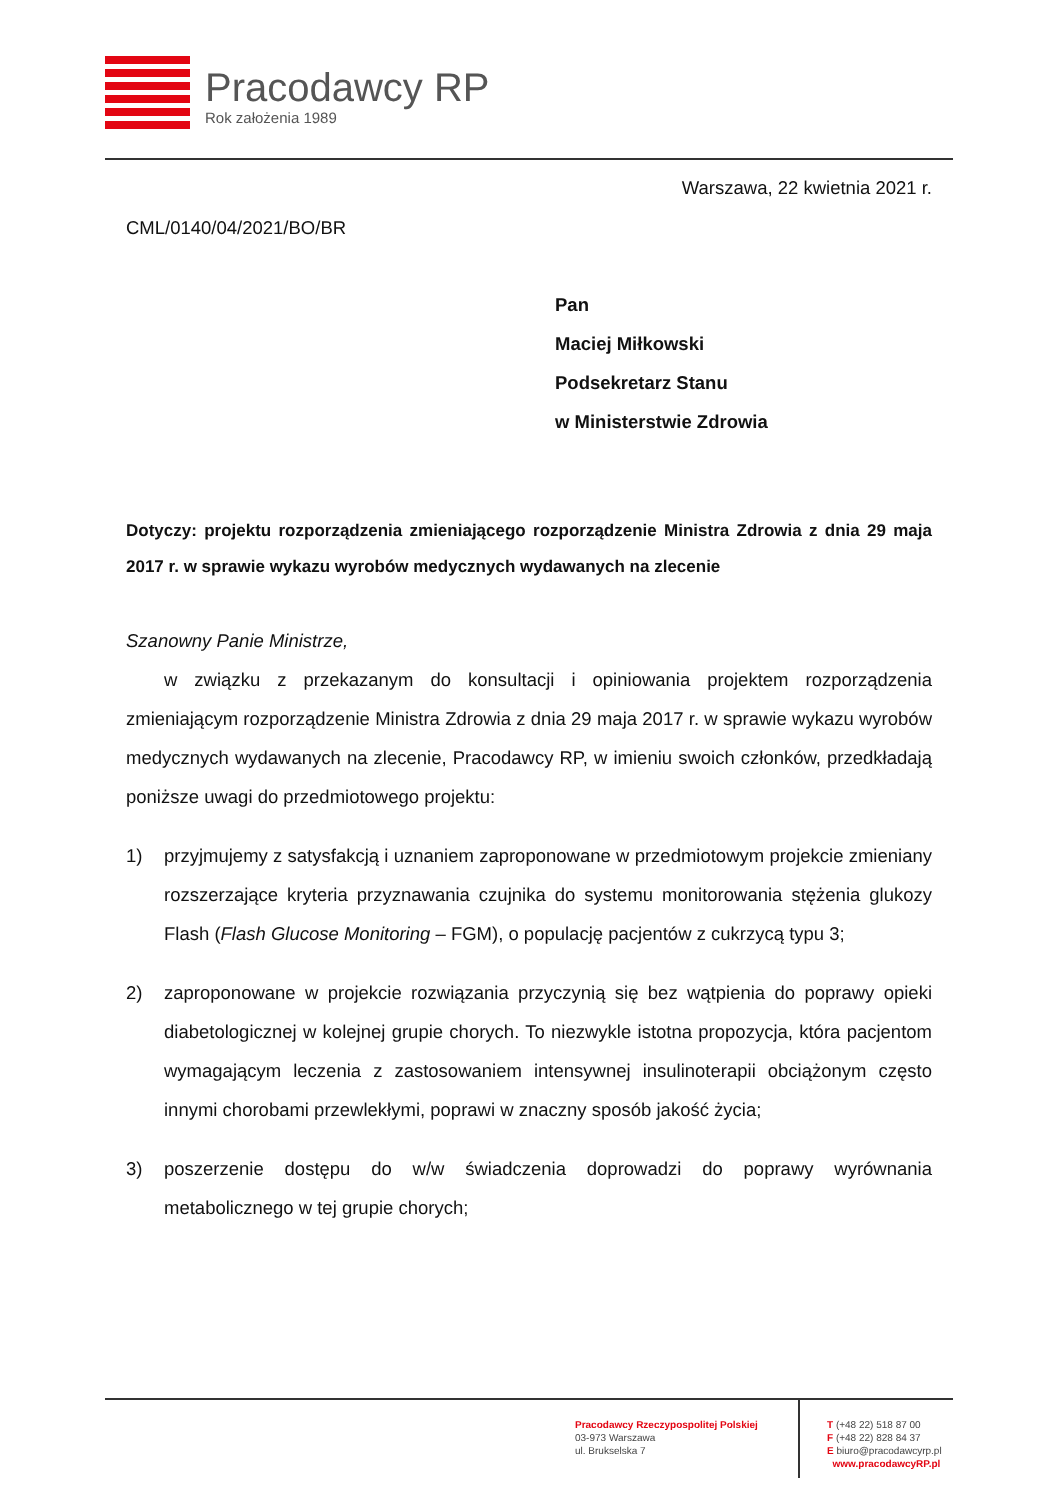Pracodawcy RP
Rok założenia 1989
Warszawa, 22 kwietnia 2021 r.
CML/0140/04/2021/BO/BR
Pan
Maciej Miłkowski
Podsekretarz Stanu
w Ministerstwie Zdrowia
Dotyczy: projektu rozporządzenia zmieniającego rozporządzenie Ministra Zdrowia z dnia 29 maja 2017 r. w sprawie wykazu wyrobów medycznych wydawanych na zlecenie
Szanowny Panie Ministrze,
w związku z przekazanym do konsultacji i opiniowania projektem rozporządzenia zmieniającym rozporządzenie Ministra Zdrowia z dnia 29 maja 2017 r. w sprawie wykazu wyrobów medycznych wydawanych na zlecenie, Pracodawcy RP, w imieniu swoich członków, przedkładają poniższe uwagi do przedmiotowego projektu:
1) przyjmujemy z satysfakcją i uznaniem zaproponowane w przedmiotowym projekcie zmieniany rozszerzające kryteria przyznawania czujnika do systemu monitorowania stężenia glukozy Flash (Flash Glucose Monitoring – FGM), o populację pacjentów z cukrzycą typu 3;
2) zaproponowane w projekcie rozwiązania przyczynią się bez wątpienia do poprawy opieki diabetologicznej w kolejnej grupie chorych. To niezwykle istotna propozycja, która pacjentom wymagającym leczenia z zastosowaniem intensywnej insulinoterapii obciążonym często innymi chorobami przewlekłymi, poprawi w znaczny sposób jakość życia;
3) poszerzenie dostępu do w/w świadczenia doprowadzi do poprawy wyrównania metabolicznego w tej grupie chorych;
Pracodawcy Rzeczypospolitej Polskiej
03-973 Warszawa
ul. Brukselska 7
T (+48 22) 518 87 00
F (+48 22) 828 84 37
E biuro@pracodawcyrp.pl
www.pracodawcyRP.pl